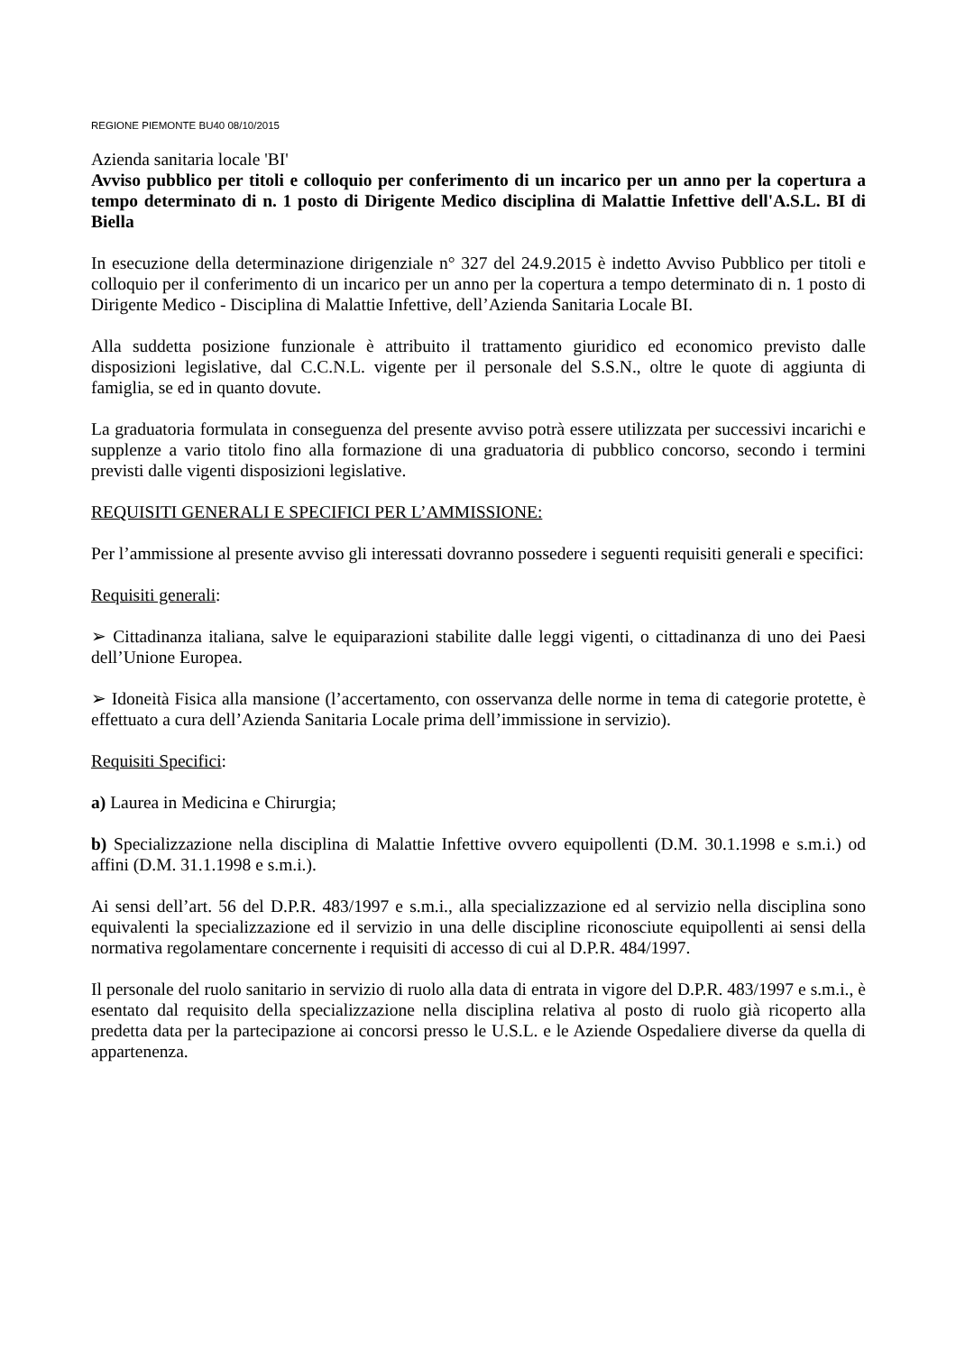REGIONE PIEMONTE BU40 08/10/2015
Azienda sanitaria locale 'BI'
Avviso pubblico per titoli e colloquio per conferimento di un incarico per un anno per la copertura a tempo determinato di n. 1 posto di Dirigente Medico disciplina di Malattie Infettive dell'A.S.L. BI di Biella
In esecuzione della determinazione dirigenziale n° 327 del 24.9.2015 è indetto Avviso Pubblico per titoli e colloquio per il conferimento di un incarico per un anno per la copertura a tempo determinato di n. 1 posto di Dirigente Medico - Disciplina di Malattie Infettive, dell’Azienda Sanitaria Locale BI.
Alla suddetta posizione funzionale è attribuito il trattamento giuridico ed economico previsto dalle disposizioni legislative, dal C.C.N.L. vigente per il personale del S.S.N., oltre le quote di aggiunta di famiglia, se ed in quanto dovute.
La graduatoria formulata in conseguenza del presente avviso potrà essere utilizzata per successivi incarichi e supplenze a vario titolo fino alla formazione di una graduatoria di pubblico concorso, secondo i termini previsti dalle vigenti disposizioni legislative.
REQUISITI GENERALI E SPECIFICI PER L’AMMISSIONE:
Per l’ammissione al presente avviso gli interessati dovranno possedere i seguenti requisiti generali e specifici:
Requisiti generali:
➢ Cittadinanza italiana, salve le equiparazioni stabilite dalle leggi vigenti, o cittadinanza di uno dei Paesi dell’Unione Europea.
➢ Idoneità Fisica alla mansione (l’accertamento, con osservanza delle norme in tema di categorie protette, è effettuato a cura dell’Azienda Sanitaria Locale prima dell’immissione in servizio).
Requisiti Specifici:
a) Laurea in Medicina e Chirurgia;
b) Specializzazione nella disciplina di Malattie Infettive ovvero equipollenti (D.M. 30.1.1998 e s.m.i.) od affini (D.M. 31.1.1998 e s.m.i.).
Ai sensi dell’art. 56 del D.P.R. 483/1997 e s.m.i., alla specializzazione ed al servizio nella disciplina sono equivalenti la specializzazione ed il servizio in una delle discipline riconosciute equipollenti ai sensi della normativa regolamentare concernente i requisiti di accesso di cui al D.P.R. 484/1997.
Il personale del ruolo sanitario in servizio di ruolo alla data di entrata in vigore del D.P.R. 483/1997 e s.m.i., è esentato dal requisito della specializzazione nella disciplina relativa al posto di ruolo già ricoperto alla predetta data per la partecipazione ai concorsi presso le U.S.L. e le Aziende Ospedaliere diverse da quella di appartenenza.